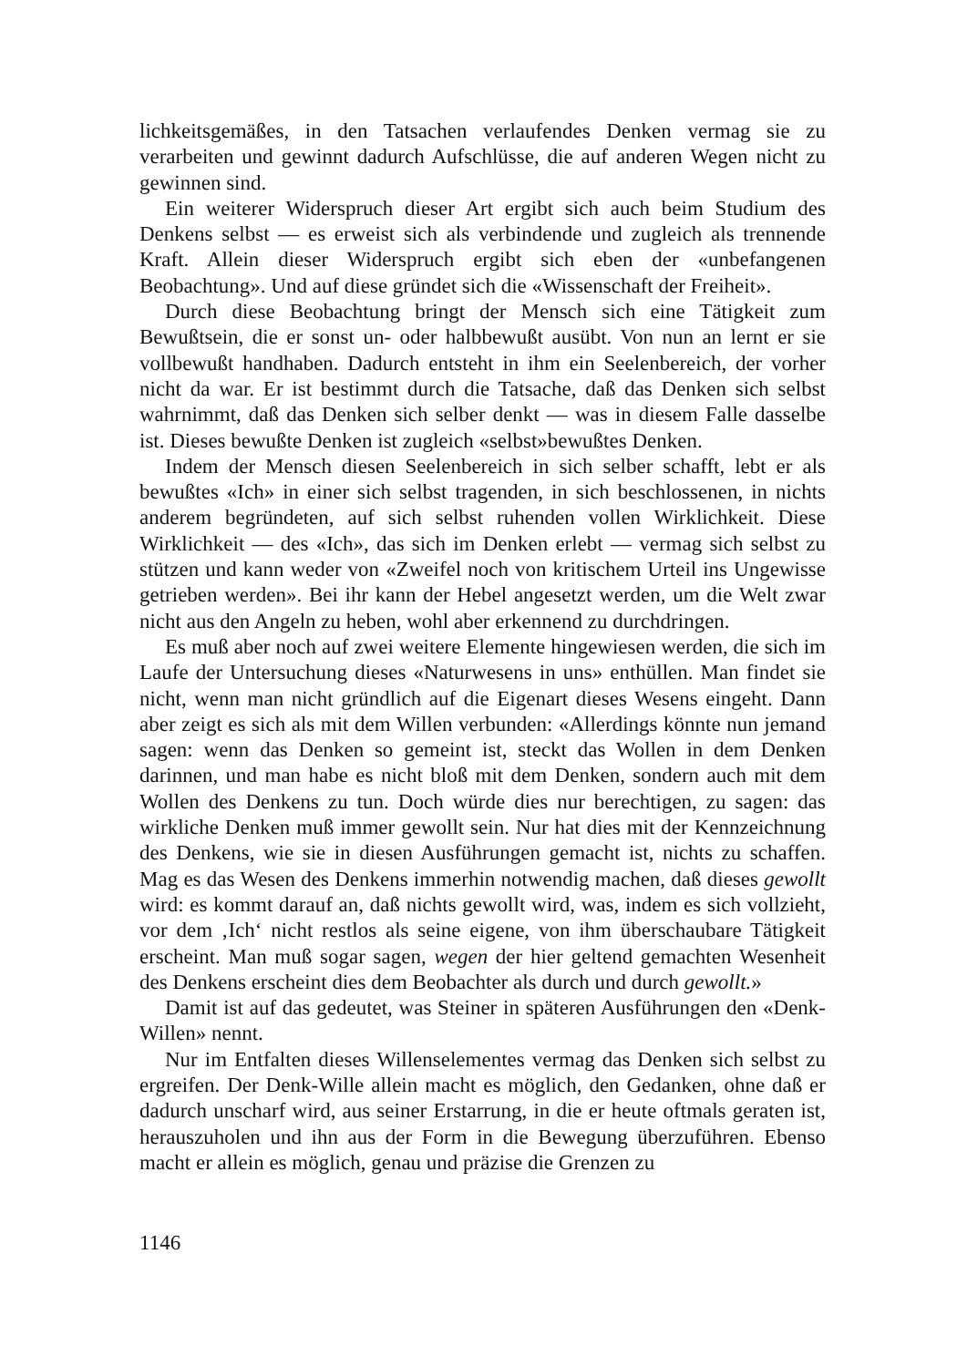lichkeitsgemäßes, in den Tatsachen verlaufendes Denken vermag sie zu verarbeiten und gewinnt dadurch Aufschlüsse, die auf anderen Wegen nicht zu gewinnen sind.
Ein weiterer Widerspruch dieser Art ergibt sich auch beim Studium des Denkens selbst — es erweist sich als verbindende und zugleich als trennende Kraft. Allein dieser Widerspruch ergibt sich eben der «unbefangenen Beobachtung». Und auf diese gründet sich die «Wissenschaft der Freiheit».
Durch diese Beobachtung bringt der Mensch sich eine Tätigkeit zum Bewußtsein, die er sonst un- oder halbbewußt ausübt. Von nun an lernt er sie vollbewußt handhaben. Dadurch entsteht in ihm ein Seelenbereich, der vorher nicht da war. Er ist bestimmt durch die Tatsache, daß das Denken sich selbst wahrnimmt, daß das Denken sich selber denkt — was in diesem Falle dasselbe ist. Dieses bewußte Denken ist zugleich «selbst»bewußtes Denken.
Indem der Mensch diesen Seelenbereich in sich selber schafft, lebt er als bewußtes «Ich» in einer sich selbst tragenden, in sich beschlossenen, in nichts anderem begründeten, auf sich selbst ruhenden vollen Wirklichkeit. Diese Wirklichkeit — des «Ich», das sich im Denken erlebt — vermag sich selbst zu stützen und kann weder von «Zweifel noch von kritischem Urteil ins Ungewisse getrieben werden». Bei ihr kann der Hebel angesetzt werden, um die Welt zwar nicht aus den Angeln zu heben, wohl aber erkennend zu durchdringen.
Es muß aber noch auf zwei weitere Elemente hingewiesen werden, die sich im Laufe der Untersuchung dieses «Naturwesens in uns» enthüllen. Man findet sie nicht, wenn man nicht gründlich auf die Eigenart dieses Wesens eingeht. Dann aber zeigt es sich als mit dem Willen verbunden: «Allerdings könnte nun jemand sagen: wenn das Denken so gemeint ist, steckt das Wollen in dem Denken darinnen, und man habe es nicht bloß mit dem Denken, sondern auch mit dem Wollen des Denkens zu tun. Doch würde dies nur berechtigen, zu sagen: das wirkliche Denken muß immer gewollt sein. Nur hat dies mit der Kennzeichnung des Denkens, wie sie in diesen Ausführungen gemacht ist, nichts zu schaffen. Mag es das Wesen des Denkens immerhin notwendig machen, daß dieses gewollt wird: es kommt darauf an, daß nichts gewollt wird, was, indem es sich vollzieht, vor dem ‚Ich‘ nicht restlos als seine eigene, von ihm überschaubare Tätigkeit erscheint. Man muß sogar sagen, wegen der hier geltend gemachten Wesenheit des Denkens erscheint dies dem Beobachter als durch und durch gewollt.»
Damit ist auf das gedeutet, was Steiner in späteren Ausführungen den «Denk-Willen» nennt.
Nur im Entfalten dieses Willenselementes vermag das Denken sich selbst zu ergreifen. Der Denk-Wille allein macht es möglich, den Gedanken, ohne daß er dadurch unscharf wird, aus seiner Erstarrung, in die er heute oftmals geraten ist, herauszuholen und ihn aus der Form in die Bewegung überzuführen. Ebenso macht er allein es möglich, genau und präzise die Grenzen zu
1146